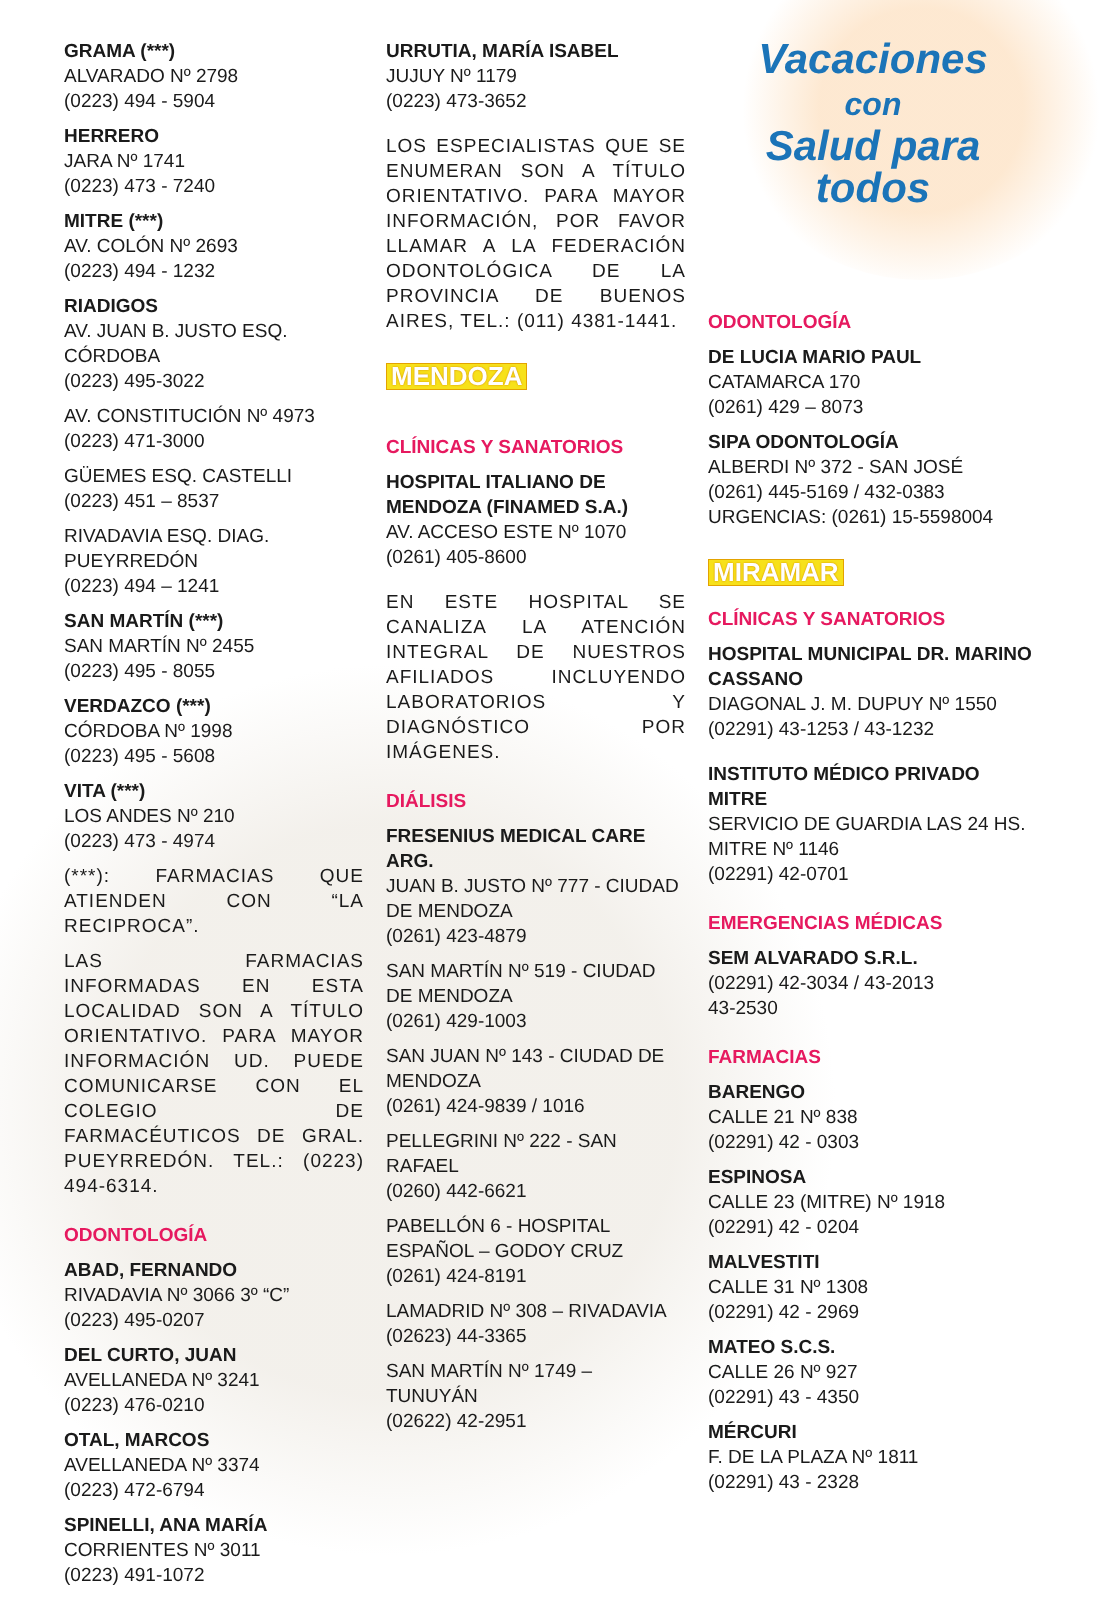GRAMA (***)
ALVARADO Nº 2798
(0223) 494 - 5904
HERRERO
JARA Nº 1741
(0223) 473 - 7240
MITRE (***)
AV. COLÓN Nº 2693
(0223) 494 - 1232
RIADIGOS
AV. JUAN B. JUSTO ESQ. CÓRDOBA
(0223) 495-3022
AV. CONSTITUCIÓN Nº 4973
(0223) 471-3000
GÜEMES ESQ. CASTELLI
(0223) 451 – 8537
RIVADAVIA ESQ. DIAG. PUEYRREDÓN
(0223) 494 – 1241
SAN MARTÍN (***)
SAN MARTÍN Nº 2455
(0223) 495 - 8055
VERDAZCO (***)
CÓRDOBA Nº 1998
(0223) 495 - 5608
VITA (***)
LOS ANDES Nº 210
(0223) 473 - 4974
(***): FARMACIAS QUE ATIENDEN CON “LA RECIPROCA”.
LAS FARMACIAS INFORMADAS EN ESTA LOCALIDAD SON A TÍTULO ORIENTATIVO. PARA MAYOR INFORMACIÓN UD. PUEDE COMUNICARSE CON EL COLEGIO DE FARMACÉUTICOS DE GRAL. PUEYRREDÓN. TEL.: (0223) 494-6314.
ODONTOLOGÍA
ABAD, FERNANDO
RIVADAVIA Nº 3066 3º “C”
(0223) 495-0207
DEL CURTO, JUAN
AVELLANEDA Nº 3241
(0223) 476-0210
OTAL, MARCOS
AVELLANEDA Nº 3374
(0223) 472-6794
SPINELLI, ANA MARÍA
CORRIENTES Nº 3011
(0223) 491-1072
URRUTIA, MARÍA ISABEL
JUJUY Nº 1179
(0223) 473-3652
LOS ESPECIALISTAS QUE SE ENUMERAN SON A TÍTULO ORIENTATIVO. PARA MAYOR INFORMACIÓN, POR FAVOR LLAMAR A LA FEDERACIÓN ODONTOLÓGICA DE LA PROVINCIA DE BUENOS AIRES, TEL.: (011) 4381-1441.
MENDOZA
CLÍNICAS Y SANATORIOS
HOSPITAL ITALIANO DE MENDOZA (FINAMED S.A.)
AV. ACCESO ESTE Nº 1070
(0261) 405-8600
EN ESTE HOSPITAL SE CANALIZA LA ATENCIÓN INTEGRAL DE NUESTROS AFILIADOS INCLUYENDO LABORATORIOS Y DIAGNÓSTICO POR IMÁGENES.
DIÁLISIS
FRESENIUS MEDICAL CARE ARG.
JUAN B. JUSTO Nº 777 - CIUDAD DE MENDOZA
(0261) 423-4879
SAN MARTÍN Nº 519 - CIUDAD DE MENDOZA
(0261) 429-1003
SAN JUAN Nº 143 - CIUDAD DE MENDOZA
(0261) 424-9839 / 1016
PELLEGRINI Nº 222 - SAN RAFAEL
(0260) 442-6621
PABELLÓN 6 - HOSPITAL ESPAÑOL – GODOY CRUZ
(0261) 424-8191
LAMADRID Nº 308 – RIVADAVIA
(02623) 44-3365
SAN MARTÍN Nº 1749 – TUNUYÁN
(02622) 42-2951
Vacaciones
con
Salud para todos
ODONTOLOGÍA
DE LUCIA MARIO PAUL
CATAMARCA 170
(0261) 429 – 8073
SIPA ODONTOLOGÍA
ALBERDI Nº 372 - SAN JOSÉ
(0261) 445-5169 / 432-0383
URGENCIAS: (0261) 15-5598004
MIRAMAR
CLÍNICAS Y SANATORIOS
HOSPITAL MUNICIPAL DR. MARINO CASSANO
DIAGONAL J. M. DUPUY Nº 1550
(02291) 43-1253 / 43-1232
INSTITUTO MÉDICO PRIVADO MITRE
SERVICIO DE GUARDIA LAS 24 HS.
MITRE Nº 1146
(02291) 42-0701
EMERGENCIAS MÉDICAS
SEM ALVARADO S.R.L.
(02291) 42-3034 / 43-2013
43-2530
FARMACIAS
BARENGO
CALLE 21 Nº 838
(02291) 42 - 0303
ESPINOSA
CALLE 23 (MITRE) Nº 1918
(02291) 42 - 0204
MALVESTITI
CALLE 31 Nº 1308
(02291) 42 - 2969
MATEO S.C.S.
CALLE 26 Nº 927
(02291) 43 - 4350
MÉRCURI
F. DE LA PLAZA Nº 1811
(02291) 43 - 2328